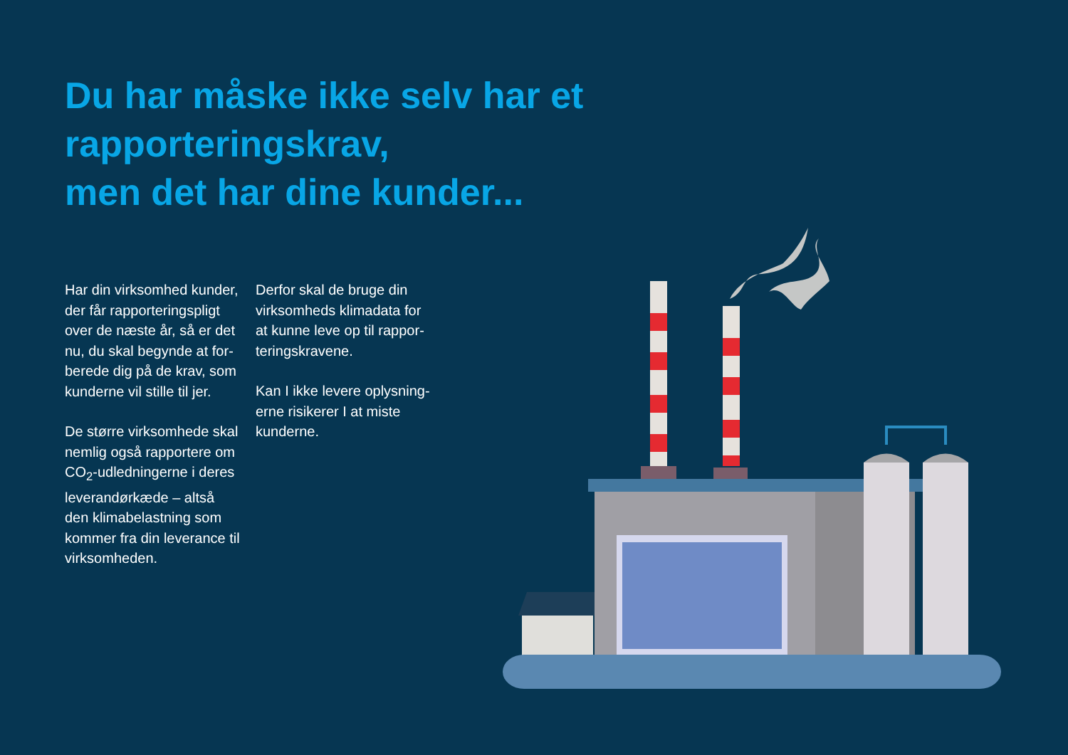Du har måske ikke selv har et
rapporteringskrav,
men det har dine kunder...
Har din virksomhed kunder, der får rapporteringspligt over de næste år, så er det nu, du skal begynde at for­berede dig på de krav, som kunderne vil stille til jer.
De større virksomhede skal nemlig også rapportere om CO<sub>2</sub>-udledningerne i deres leverandørkæde – altså den klimabelastning som kommer fra din leverance til virksomheden.
Derfor skal de bruge din virksomheds klimadata for at kunne leve op til rappor­teringskravene.
Kan I ikke levere oplysning­erne risikerer I at miste kunderne.